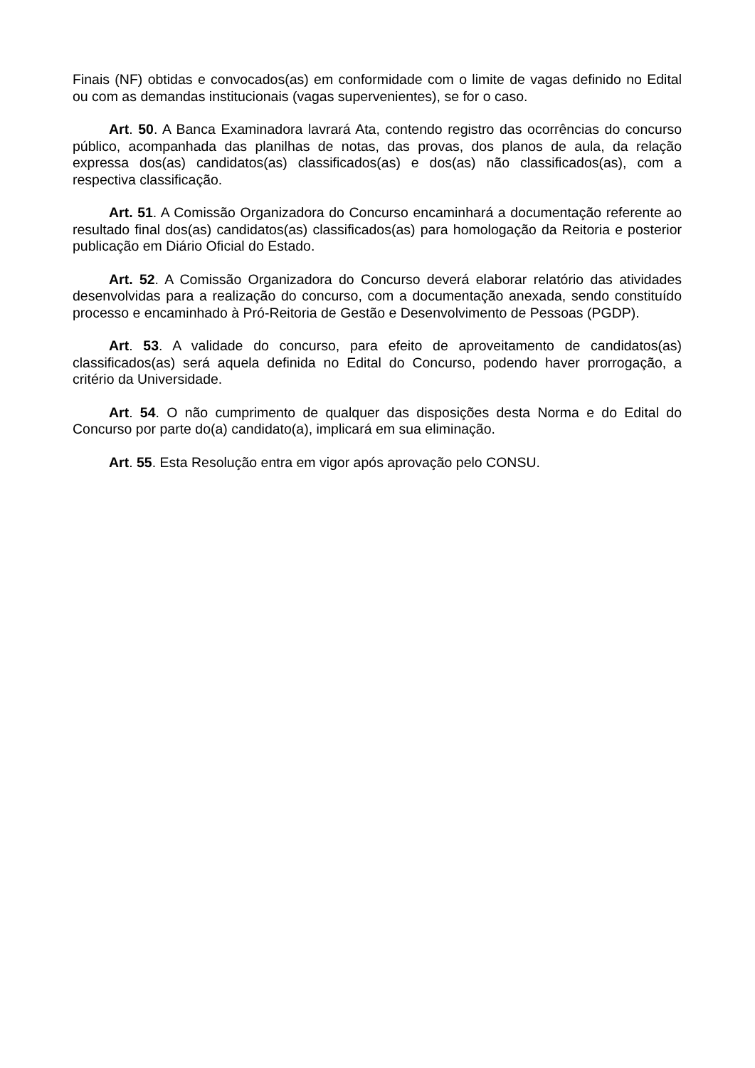Finais (NF) obtidas e convocados(as) em conformidade com o limite de vagas definido no Edital ou com as demandas institucionais (vagas supervenientes), se for o caso.
Art. 50. A Banca Examinadora lavrará Ata, contendo registro das ocorrências do concurso público, acompanhada das planilhas de notas, das provas, dos planos de aula, da relação expressa dos(as) candidatos(as) classificados(as) e dos(as) não classificados(as), com a respectiva classificação.
Art. 51. A Comissão Organizadora do Concurso encaminhará a documentação referente ao resultado final dos(as) candidatos(as) classificados(as) para homologação da Reitoria e posterior publicação em Diário Oficial do Estado.
Art. 52. A Comissão Organizadora do Concurso deverá elaborar relatório das atividades desenvolvidas para a realização do concurso, com a documentação anexada, sendo constituído processo e encaminhado à Pró-Reitoria de Gestão e Desenvolvimento de Pessoas (PGDP).
Art. 53. A validade do concurso, para efeito de aproveitamento de candidatos(as) classificados(as) será aquela definida no Edital do Concurso, podendo haver prorrogação, a critério da Universidade.
Art. 54. O não cumprimento de qualquer das disposições desta Norma e do Edital do Concurso por parte do(a) candidato(a), implicará em sua eliminação.
Art. 55. Esta Resolução entra em vigor após aprovação pelo CONSU.